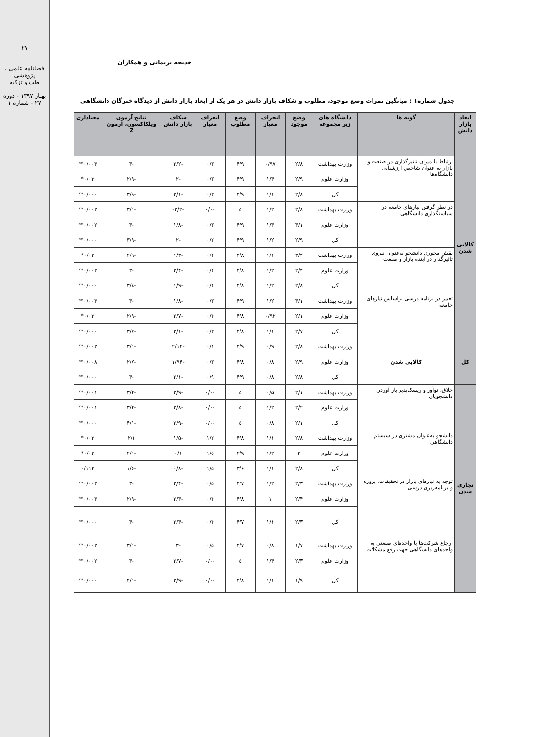۲۷
فصلنامه علمی ، پژوهشی
طب و تزکیه
بهـار ۱۳۹۷ - دوره ۲۷ - شماره ۱
خدیجه بریمانی و همکاران
جدول شماره۱ : میانگین نمرات وضع موجود، مطلوب و شکاف بازار دانش در هر یک از ابعاد بازار دانش از دیدگاه خبرگان دانشگاهی
| ابعاد بازار دانش | گویه ها | دانشگاه های زیر مجموعه | وضع موجود | انحراف معیار | وضع مطلوب | انحراف معیار | شکاف بازار دانش | نتایج آزمون ویلکاکسون، آزمون Z | معناداری |
| --- | --- | --- | --- | --- | --- | --- | --- | --- | --- |
| کالایی شدن | ارتباط با میزان تاثیرگذاری در صنعت و بازار به عنوان شاخص ارزشیابی دانشگاه‌ها | وزارت بهداشت | ۲/۸ | ۰/۹۷ | ۴/۹ | ۰/۳ | -۲/۲ | -۳ | ۰/۰۰۳** |
| | | وزارت علوم | ۲/۹ | ۱/۴ | ۴/۹ | ۰/۳ | -۲ | -۲/۹ | ۰/۰۳* |
| | | کل | ۲/۸ | ۱/۱ | ۴/۹ | ۰/۳ | -۲/۱ | -۳/۹ | ۰/۰۰۰** |
| | در نظر گرفتن نیازهای جامعه در سیاستگذاری دانشگاهی | وزارت بهداشت | ۲/۸ | ۱/۲ | ۵ | ۰/۰۰ | -۲/۲- | -۳/۱ | ۰/۰۰۲** |
| | | وزارت علوم | ۳/۱ | ۱/۳ | ۴/۹ | ۰/۳ | -۱/۸ | -۳ | ۰/۰۰۲** |
| | | کل | ۲/۹ | ۱/۲ | ۴/۹ | ۰/۲ | -۲ | -۳/۹ | ۰/۰۰۰** |
| | نقش محوری دانشجو به‌عنوان نیروی تاثیرگذار در آینده بازار و صنعت | وزارت بهداشت | ۳/۴ | ۱/۱ | ۴/۸ | ۰/۴ | -۱/۳ | -۲/۹ | ۰/۰۳* |
| | | وزارت علوم | ۲/۴ | ۱/۲ | ۴/۸ | ۰/۴ | -۲/۴ | -۳ | ۰/۰۰۳** |
| | | کل | ۲/۸ | ۱/۲ | ۴/۸ | ۰/۴ | -۱/۹ | -۳/۸ | ۰/۰۰۰** |
| | تغییر در برنامه درسی براساس نیازهای جامعه | وزارت بهداشت | ۳/۱ | ۱/۲ | ۴/۹ | ۰/۳ | -۱/۸ | -۳ | ۰/۰۰۳** |
| | | وزارت علوم | ۲/۱ | ۰/۹۲ | ۴/۸ | ۰/۴ | -۲/۷ | -۲/۹ | ۰/۰۳* |
| | | کل | ۲/۷ | ۱/۱ | ۴/۸ | ۰/۳ | -۲/۱ | -۳/۷ | ۰/۰۰۰** |
| کل | کالایی شدن | وزارت بهداشت | ۲/۸ | ۰/۹ | ۴/۹ | ۰/۱ | -۲/۱۴ | -۳/۱ | ۰/۰۰۲** |
| | | وزارت علوم | ۲/۹ | ۰/۸ | ۴/۸ | ۰/۳ | -۱/۹۴ | -۲/۷ | ۰/۰۰۸** |
| | | کل | ۲/۸ | ۰/۸ | ۴/۹ | ۰/۹ | -۲/۱ | -۴ | ۰/۰۰۰** |
| تجاری شدن | خلاق، نوآور و ریسک‌پذیر بار آوردن دانشجویان | وزارت بهداشت | ۲/۱ | ۰/۵ | ۵ | ۰/۰۰ | -۲/۹ | -۳/۲ | ۰/۰۰۱** |
| | | وزارت علوم | ۲/۲ | ۱/۲ | ۵ | ۰/۰۰ | -۲/۸ | -۳/۲ | ۰/۰۰۱** |
| | | کل | ۲/۱ | ۰/۸ | ۵ | ۰/۰۰ | -۲/۹ | -۴/۱ | ۰/۰۰۰** |
| | دانشجو به‌عنوان مشتری در سیستم دانشگاهی | وزارت بهداشت | ۲/۸ | ۱/۱ | ۴/۸ | ۱/۲ | -۱/۵ | ۲/۱ | ۰/۰۳* |
| | | وزارت علوم | ۳ | ۱/۲ | ۲/۹ | ۱/۵ | ۰/۱ | -۲/۱ | ۰/۰۳* |
| | | کل | ۲/۸ | ۱/۱ | ۳/۶ | ۱/۵ | -۰/۸ | -۱/۶ | ۰/۱۱۳ |
| | توجه به نیازهای بازار در تحقیقات، پروژه و برنامه‌ریزی درسی | وزارت بهداشت | ۲/۳ | ۱/۲ | ۴/۷ | ۰/۵ | -۲/۴ | -۳ | ۰/۰۰۳** |
| | | وزارت علوم | ۲/۴ | ۱ | ۴/۸ | ۰/۴ | -۲/۳ | -۲/۹ | ۰/۰۰۳** |
| | | کل | ۲/۳ | ۱/۱ | ۴/۷ | ۰/۴ | -۲/۴ | -۴ | ۰/۰۰۰** |
| | ارجاع شرکت‌ها یا واحدهای صنعتی به واحدهای دانشگاهی جهت رفع مشکلات | وزارت بهداشت | ۱/۷ | ۰/۸ | ۴/۷ | ۰/۵ | -۳ | -۳/۱ | ۰/۰۰۲** |
| | | وزارت علوم | ۲/۳ | ۱/۴ | ۵ | ۰/۰۰ | -۲/۷ | -۳ | ۰/۰۰۲** |
| | | کل | ۱/۹ | ۱/۱ | ۴/۸ | ۰/۰۰ | -۲/۹ | -۴/۱ | ۰/۰۰۰** |